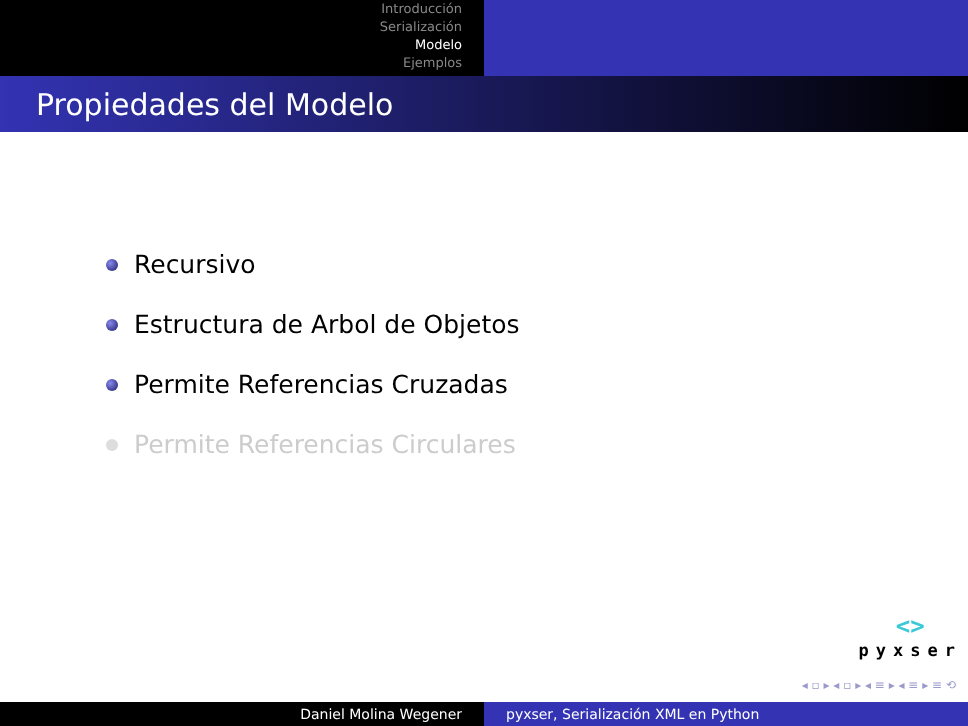Introducción
Serialización
Modelo
Ejemplos
Propiedades del Modelo
Recursivo
Estructura de Arbol de Objetos
Permite Referencias Cruzadas
Permite Referencias Circulares
<>
pyxser
◂ ▫ ▸ ◂ ▫ ▸ ◂ ≡ ▸ ◂ ≡ ▸ ≡ ⟲
Daniel Molina Wegener pyxser, Serialización XML en Python